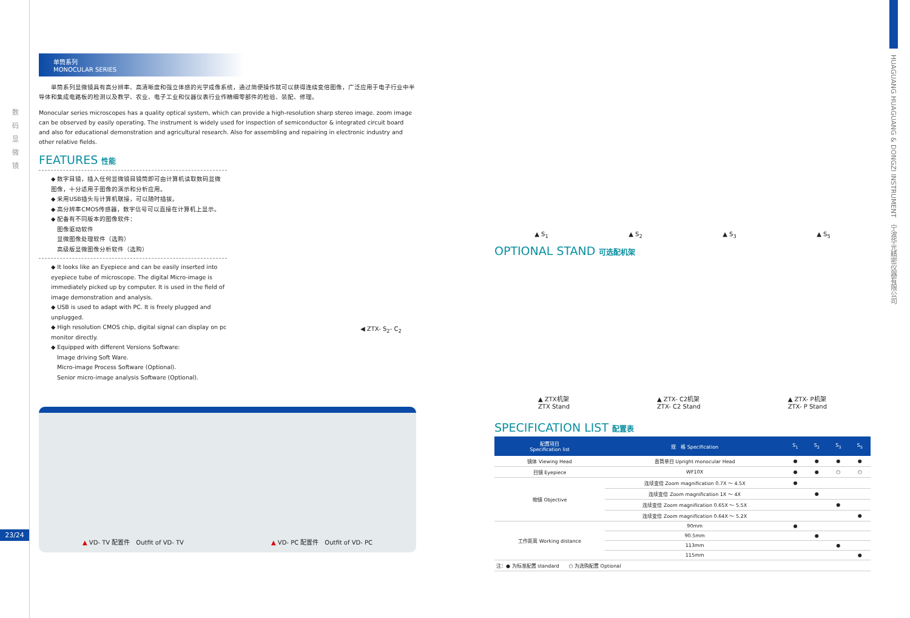数 码 显 微 镜
23/24
HUAGUANG HUAGUANG & DONGZI INSTRUMENT　宁波华光精密仪器有限公司
单筒系列
MONOCULAR SERIES
　　单筒系列显微镜具有高分辨率、高清晰度和强立体感的光学成像系统，通过简便操作就可以获得连续变倍图像，广泛应用于电子行业中半导体和集成电路板的检测以及教学、农业、电子工业和仪器仪表行业作精细零部件的检验、装配、修理。
Monocular series microscopes has a quality optical system, which can provide a high-resolution sharp stereo image. zoom image can be observed by easily operating. The instrument is widely used for inspection of semiconductor & integrated circuit board and also for educational demonstration and agricultural research. Also for assembling and repairing in electronic industry and other relative fields.
FEATURES 性能
◆ 数字目镜，插入任何显微镜目镜筒即可由计算机读取数码显微图像，十分适用于图像的演示和分析应用。
◆ 采用USB插头与计算机联接，可以随时插拔。
◆ 高分辨率CMOS传感器，数字信号可以直接在计算机上显示。
◆ 配备有不同版本的图像软件：
　图像驱动软件
　显微图像处理软件（选购）
　高级版显微图像分析软件（选购）
◆ It looks like an Eyepiece and can be easily inserted into eyepiece tube of microscope. The digital Micro-image is immediately picked up by computer. It is used in the field of image demonstration and analysis.
◆ USB is used to adapt with PC. It is freely plugged and unplugged.
◆ High resolution CMOS chip, digital signal can display on pc monitor directly.
◆ Equipped with different Versions Software:
　Image driving Soft Ware.
　Micro-image Process Software (Optional).
　Senior micro-image analysis Software (Optional).
◀ ZTX- S<sub>2</sub>- C<sub>2</sub>
▲ VD- TV 配置件　Outfit of VD- TV ▲ VD- PC 配置件　Outfit of VD- PC
▲ S<sub>1</sub> ▲ S<sub>2</sub> ▲ S<sub>3</sub> ▲ S<sub>5</sub>
OPTIONAL STAND 可选配机架
▲ ZTX机架
ZTX Stand ▲ ZTX- C2机架
ZTX- C2 Stand ▲ ZTX- P机架
ZTX- P Stand
SPECIFICATION LIST 配置表
| 配置项目 Specification list | 规 格 Specification | S<sub>1</sub> | S<sub>2</sub> | S<sub>3</sub> | S<sub>5</sub> |
| --- | --- | --- | --- | --- | --- |
| 镜体 Viewing Head | 直筒单目 Upright monocular Head | ● | ● | ● | ● |
| 目镜 Eyepiece | WF10X | ● | ● | ○ | ○ |
| 物镜 Objective | 连续变倍 Zoom magnification 0.7X ～ 4.5X | ● | | | |
| | 连续变倍 Zoom magnification 1X ～ 4X | | ● | | |
| | 连续变倍 Zoom magnification 0.65X ～ 5.5X | | | ● | |
| | 连续变倍 Zoom magnification 0.64X ～ 5.2X | | | | ● |
| 工作距离 Working distance | 90mm | ● | | | |
| | 90.5mm | | ● | | |
| | 113mm | | | ● | |
| | 115mm | | | | ● |
| 注：● 为标准配置 standard ○ 为选购配置 Optional | | | | | |